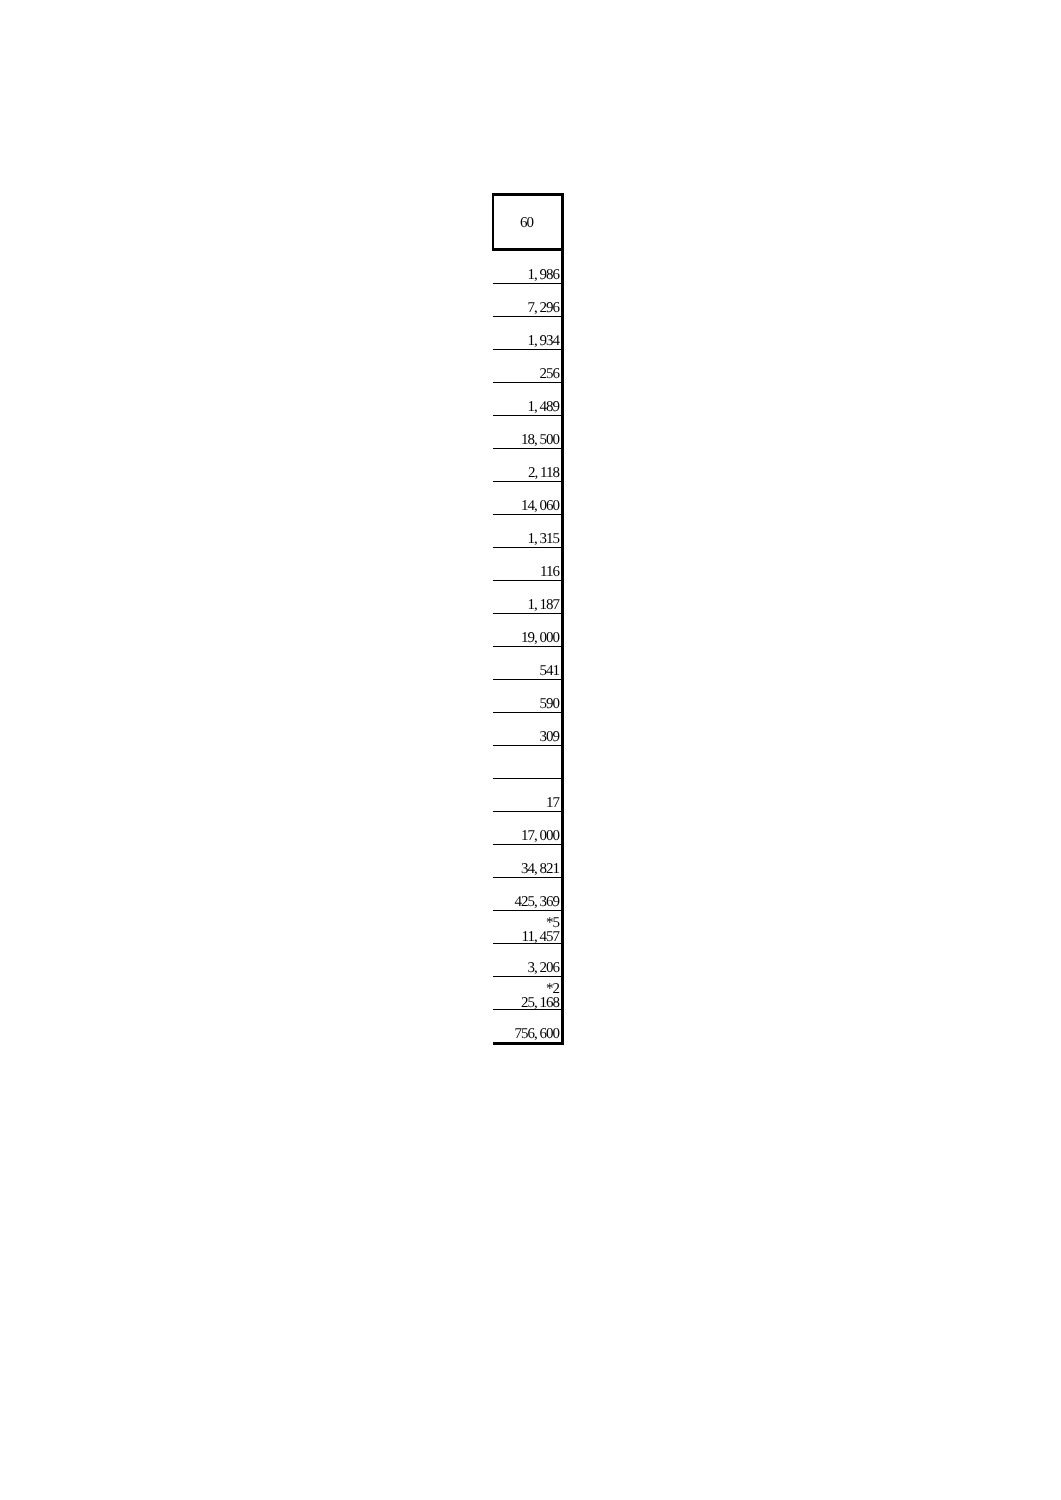| 60 |
| 1, 986 |
| 7, 296 |
| 1, 934 |
| 256 |
| 1, 489 |
| 18, 500 |
| 2, 118 |
| 14, 060 |
| 1, 315 |
| 116 |
| 1, 187 |
| 19, 000 |
| 541 |
| 590 |
| 309 |
| 17 |
| 17, 000 |
| 34, 821 |
| 425, 369 |
| *5 11, 457 |
| 3, 206 |
| *2 25, 168 |
| 756, 600 |